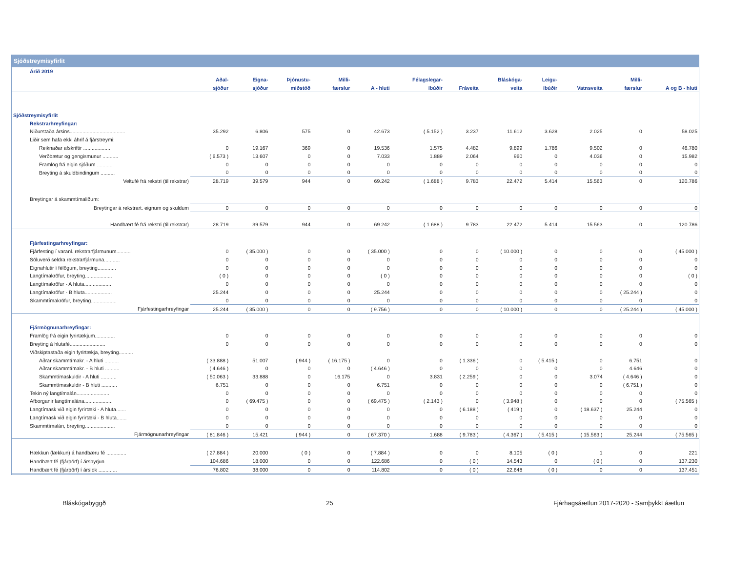Sjóðstreymisyfirlit
| Árið 2019 | | | | | | | | | | | | |
| | Aðal- | Eigna- | Þjónustu- | Milli- | | Félagslegar- | | Bláskóga- | Leigu- | | Milli- | |
| | sjóður | sjóður | miðstöð | færslur | A - hluti | íbúðir | Fráveita | veita | íbúðir | Vatnsveita | færslur | A og B - hluti |
| Sjóðstreymisyfirlit | | | | | | | | | | | | |
| Rekstrarhreyfingar: | | | | | | | | | | | | |
| Niðurstaða ársins....................................... | 35.292 | 6.806 | 575 | 0 | 42.673 | ( 5.152 ) | 3.237 | 11.612 | 3.628 | 2.025 | 0 | 58.025 |
| Liðir sem hafa ekki áhrif á fjárstreymi: | | | | | | | | | | | | |
| Reiknaðar afskriftir ................... | 0 | 19.167 | 369 | 0 | 19.536 | 1.575 | 4.482 | 9.899 | 1.786 | 9.502 | 0 | 46.780 |
| Verðbætur og gengismunur ........... | ( 6.573 ) | 13.607 | 0 | 0 | 7.033 | 1.889 | 2.064 | 960 | 0 | 4.036 | 0 | 15.982 |
| Framlög frá eigin sjóðum ........... | 0 | 0 | 0 | 0 | 0 | 0 | 0 | 0 | 0 | 0 | 0 | 0 |
| Breyting á skuldbindingum .......... | 0 | 0 | 0 | 0 | 0 | 0 | 0 | 0 | 0 | 0 | 0 | 0 |
| Veltufé frá rekstri (til rekstrar) | 28.719 | 39.579 | 944 | 0 | 69.242 | ( 1.688 ) | 9.783 | 22.472 | 5.414 | 15.563 | 0 | 120.786 |
| Breytingar á skammtímaliðum: | | | | | | | | | | | | |
| Breytingar á rekstrart. eignum og skuldum | 0 | 0 | 0 | 0 | 0 | 0 | 0 | 0 | 0 | 0 | 0 | 0 |
| Handbært fé frá rekstri (til rekstrar) | 28.719 | 39.579 | 944 | 0 | 69.242 | ( 1.688 ) | 9.783 | 22.472 | 5.414 | 15.563 | 0 | 120.786 |
| Fjárfestingarhreyfingar: | | | | | | | | | | | | |
| Fjárfesting í varanl. rekstrarfjármunum.......... | 0 | ( 35.000 ) | 0 | 0 | ( 35.000 ) | 0 | 0 | ( 10.000 ) | 0 | 0 | 0 | ( 45.000 ) |
| Söluverð seldra rekstrarfjármuna........... | 0 | 0 | 0 | 0 | 0 | 0 | 0 | 0 | 0 | 0 | 0 | 0 |
| Eignahlutir í félögum, breyting............. | 0 | 0 | 0 | 0 | 0 | 0 | 0 | 0 | 0 | 0 | 0 | 0 |
| Langtímakröfur, breyting................... | ( 0 ) | 0 | 0 | 0 | ( 0 ) | 0 | 0 | 0 | 0 | 0 | 0 | ( 0 ) |
| Langtímakröfur - A hluta................... | 0 | 0 | 0 | 0 | 0 | 0 | 0 | 0 | 0 | 0 | 0 | 0 |
| Langtímakröfur - B hluta................... | 25.244 | 0 | 0 | 0 | 25.244 | 0 | 0 | 0 | 0 | 0 | ( 25.244 ) | 0 |
| Skammtímakröfur, breyting.................. | 0 | 0 | 0 | 0 | 0 | 0 | 0 | 0 | 0 | 0 | 0 | 0 |
| Fjárfestingarhreyfingar | 25.244 | ( 35.000 ) | 0 | 0 | ( 9.756 ) | 0 | 0 | ( 10.000 ) | 0 | 0 | ( 25.244 ) | ( 45.000 ) |
| Fjármögnunarhreyfingar: | | | | | | | | | | | | |
| Framlög frá eigin fyrirtækjum.............. | 0 | 0 | 0 | 0 | 0 | 0 | 0 | 0 | 0 | 0 | 0 | 0 |
| Breyting á hlutafé......................... | 0 | 0 | 0 | 0 | 0 | 0 | 0 | 0 | 0 | 0 | 0 | 0 |
| Viðskiptastaða eigin fyrirtækja, breyting.......... | | | | | | | | | | | | |
| Aðrar skammtímakr. - A hluti .......... | ( 33.888 ) | 51.007 | ( 944 ) | ( 16.175 ) | 0 | 0 | ( 1.336 ) | 0 | ( 5.415 ) | 0 | 6.751 | 0 |
| Aðrar skammtímakr. - B hluti .......... | ( 4.646 ) | 0 | 0 | 0 | ( 4.646 ) | 0 | 0 | 0 | 0 | 0 | 4.646 | 0 |
| Skammtímaskuldir - A hluti ........... | ( 50.063 ) | 33.888 | 0 | 16.175 | 0 | 3.831 | ( 2.259 ) | 0 | 0 | 3.074 | ( 4.646 ) | 0 |
| Skammtímaskuldir - B hluti ........... | 6.751 | 0 | 0 | 0 | 6.751 | 0 | 0 | 0 | 0 | 0 | ( 6.751 ) | 0 |
| Tekin ný langtímalán....................... | 0 | 0 | 0 | 0 | 0 | 0 | 0 | 0 | 0 | 0 | 0 | 0 |
| Afborganir langtímalána.................... | 0 | ( 69.475 ) | 0 | 0 | ( 69.475 ) | ( 2.143 ) | 0 | ( 3.948 ) | 0 | 0 | 0 | ( 75.565 ) |
| Langtímask við eigin fyrirtæki - A hluta....... | 0 | 0 | 0 | 0 | 0 | 0 | ( 6.188 ) | ( 419 ) | 0 | ( 18.637 ) | 25.244 | 0 |
| Langtímask við eigin fyrirtæki - B hluta....... | 0 | 0 | 0 | 0 | 0 | 0 | 0 | 0 | 0 | 0 | 0 | 0 |
| Skammtímalán, breyting..................... | 0 | 0 | 0 | 0 | 0 | 0 | 0 | 0 | 0 | 0 | 0 | 0 |
| Fjármögnunarhreyfingar | ( 81.846 ) | 15.421 | ( 944 ) | 0 | ( 67.370 ) | 1.688 | ( 9.783 ) | ( 4.367 ) | ( 5.415 ) | ( 15.563 ) | 25.244 | ( 75.565 ) |
| Hækkun (lækkun) á handbæru fé .............. | ( 27.884 ) | 20.000 | ( 0 ) | 0 | ( 7.884 ) | 0 | 0 | 8.105 | ( 0 ) | 1 | 0 | 221 |
| Handbært fé (fjárþörf) í ársbyrjun .......... | 104.686 | 18.000 | 0 | 0 | 122.686 | 0 | ( 0 ) | 14.543 | 0 | ( 0 ) | 0 | 137.230 |
| Handbært fé (fjárþörf) í árslok ............. | 76.802 | 38.000 | 0 | 0 | 114.802 | 0 | ( 0 ) | 22.648 | ( 0 ) | 0 | 0 | 137.451 |
Bláskógabyggð 25 Fjárhagsáætlun 2017-2020 - Samþykkt áætlun